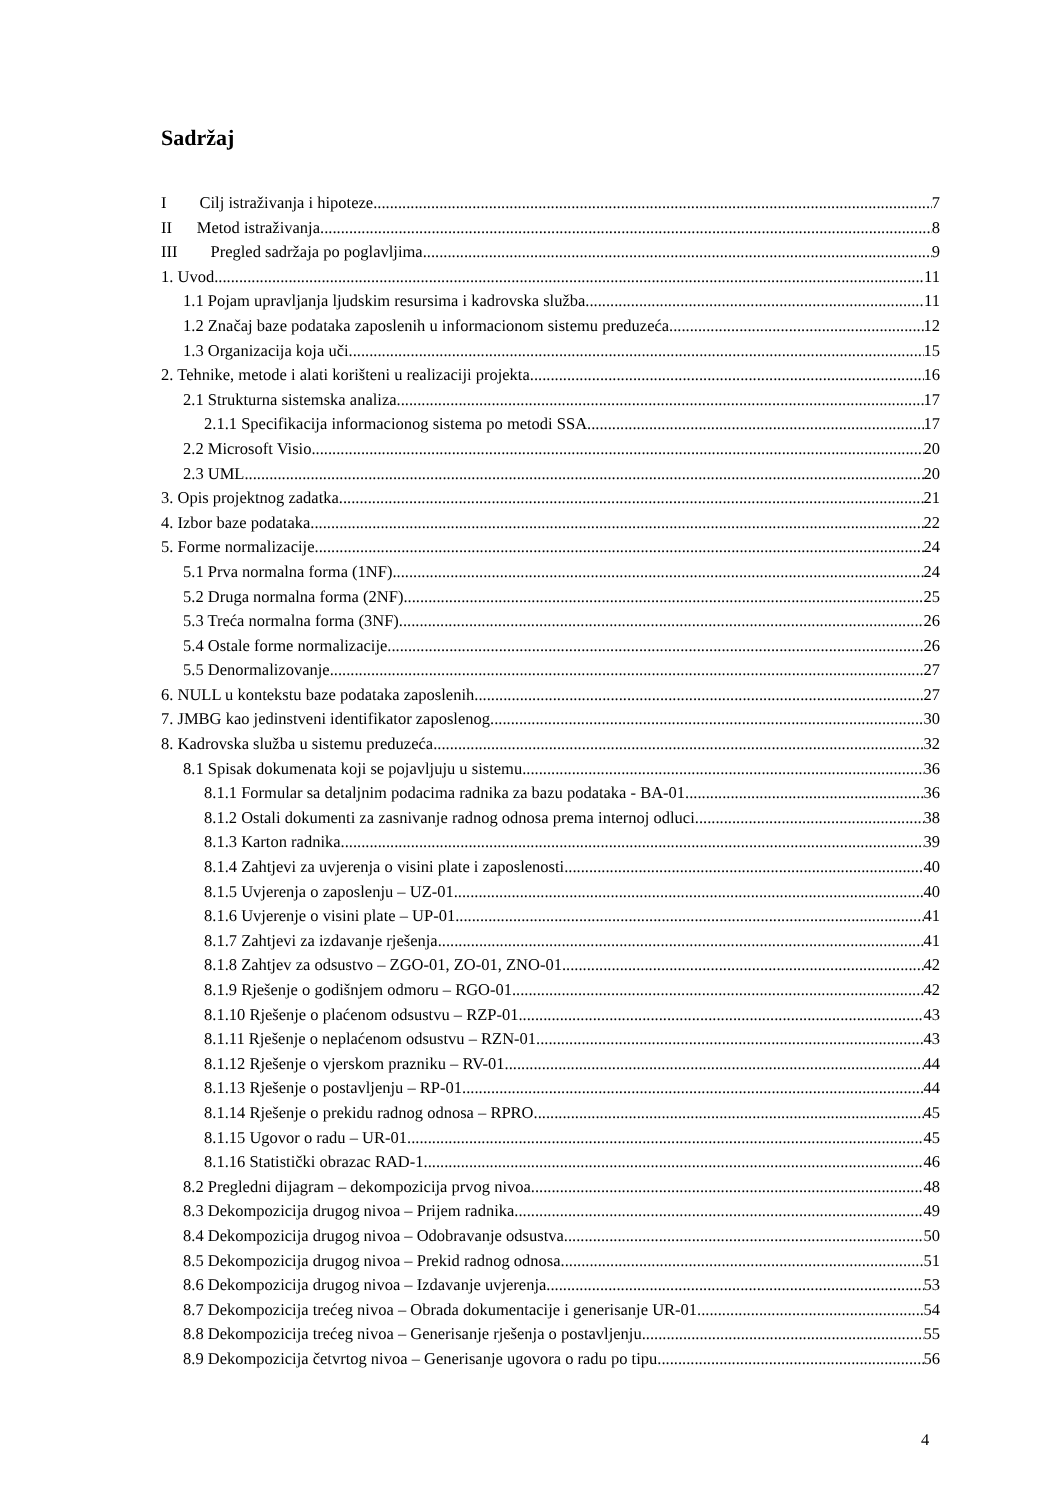Sadržaj
I Cilj istraživanja i hipoteze 7
II Metod istraživanja 8
III Pregled sadržaja po poglavljima 9
1. Uvod 11
1.1 Pojam upravljanja ljudskim resursima i kadrovska služba 11
1.2 Značaj baze podataka zaposlenih u informacionom sistemu preduzeća 12
1.3 Organizacija koja uči 15
2. Tehnike, metode i alati korišteni u realizaciji projekta 16
2.1 Strukturna sistemska analiza 17
2.1.1 Specifikacija informacionog sistema po metodi SSA 17
2.2 Microsoft Visio 20
2.3 UML 20
3. Opis projektnog zadatka 21
4. Izbor baze podataka 22
5. Forme normalizacije 24
5.1 Prva normalna forma (1NF) 24
5.2 Druga normalna forma (2NF) 25
5.3 Treća normalna forma (3NF) 26
5.4 Ostale forme normalizacije 26
5.5 Denormalizovanje 27
6. NULL u kontekstu baze podataka zaposlenih 27
7. JMBG kao jedinstveni identifikator zaposlenog 30
8. Kadrovska služba u sistemu preduzeća 32
8.1 Spisak dokumenata koji se pojavljuju u sistemu 36
8.1.1 Formular sa detaljnim podacima radnika za bazu podataka - BA-01 36
8.1.2 Ostali dokumenti za zasnivanje radnog odnosa prema internoj odluci 38
8.1.3 Karton radnika 39
8.1.4 Zahtjevi za uvjerenja o visini plate i zaposlenosti 40
8.1.5 Uvjerenja o zaposlenju – UZ-01 40
8.1.6 Uvjerenje o visini plate – UP-01 41
8.1.7 Zahtjevi za izdavanje rješenja 41
8.1.8 Zahtjev za odsustvo – ZGO-01, ZO-01, ZNO-01 42
8.1.9 Rješenje o godišnjem odmoru – RGO-01 42
8.1.10 Rješenje o plaćenom odsustvu – RZP-01 43
8.1.11 Rješenje o neplaćenom odsustvu – RZN-01 43
8.1.12 Rješenje o vjerskom prazniku – RV-01 44
8.1.13 Rješenje o postavljenju – RP-01 44
8.1.14 Rješenje o prekidu radnog odnosa – RPRO 45
8.1.15 Ugovor o radu – UR-01 45
8.1.16 Statistički obrazac RAD-1 46
8.2 Pregledni dijagram – dekompozicija prvog nivoa 48
8.3 Dekompozicija drugog nivoa – Prijem radnika 49
8.4 Dekompozicija drugog nivoa – Odobravanje odsustva 50
8.5 Dekompozicija drugog nivoa – Prekid radnog odnosa 51
8.6 Dekompozicija drugog nivoa – Izdavanje uvjerenja 53
8.7 Dekompozicija trećeg nivoa – Obrada dokumentacije i generisanje UR-01 54
8.8 Dekompozicija trećeg nivoa – Generisanje rješenja o postavljenju 55
8.9 Dekompozicija četvrtog nivoa – Generisanje ugovora o radu po tipu 56
4